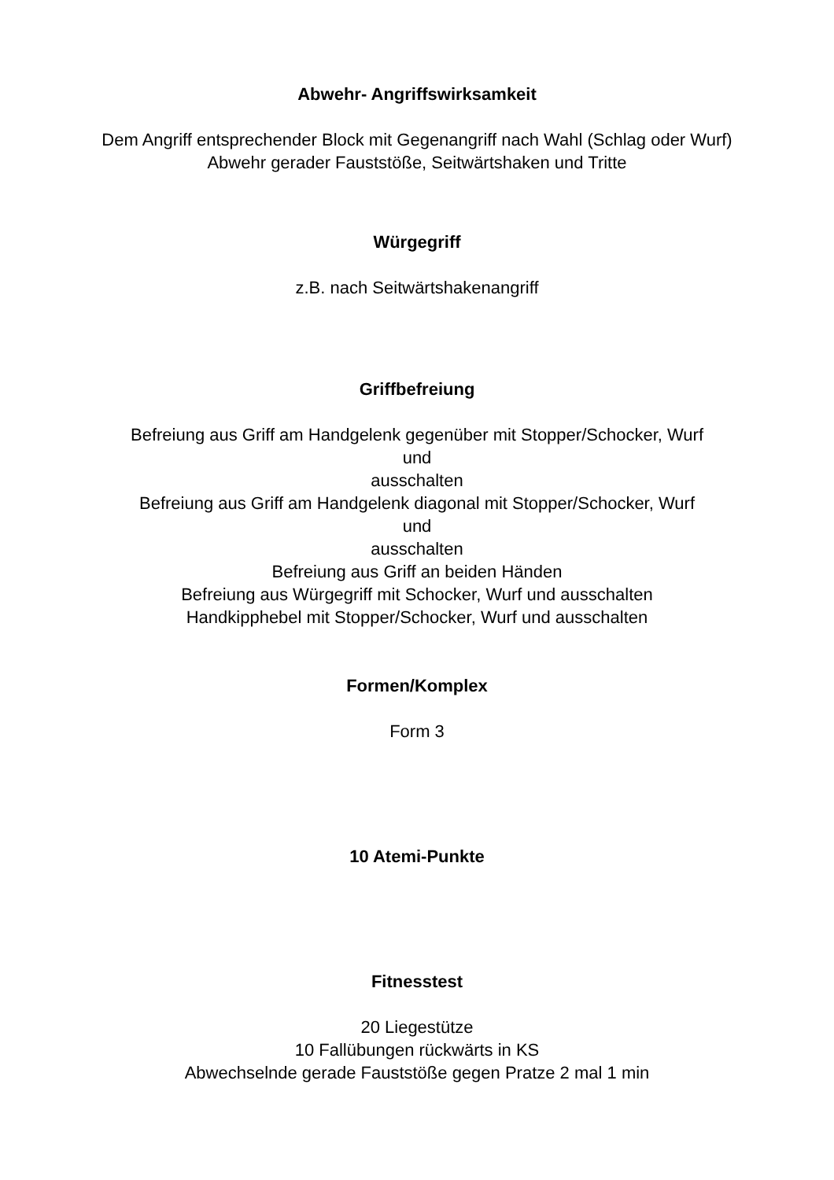Abwehr- Angriffswirksamkeit
Dem Angriff entsprechender Block mit Gegenangriff nach Wahl (Schlag oder Wurf)
Abwehr gerader Fauststöße, Seitwärtshaken und Tritte
Würgegriff
z.B. nach Seitwärtshakenangriff
Griffbefreiung
Befreiung aus Griff am Handgelenk gegenüber mit Stopper/Schocker, Wurf
und
ausschalten
Befreiung aus Griff am Handgelenk diagonal mit Stopper/Schocker, Wurf
und
ausschalten
Befreiung aus Griff an beiden Händen
Befreiung aus Würgegriff mit Schocker, Wurf und ausschalten
Handkipphebel mit Stopper/Schocker, Wurf und ausschalten
Formen/Komplex
Form 3
10 Atemi-Punkte
Fitnesstest
20 Liegestütze
10 Fallübungen rückwärts in KS
Abwechselnde gerade Fauststöße gegen Pratze 2 mal 1 min